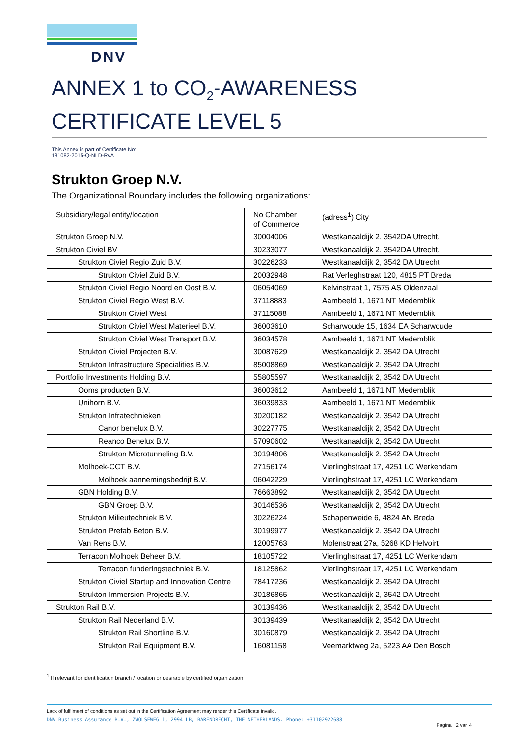DNV
ANNEX 1 to CO<sub>2</sub>-AWARENESS CERTIFICATE LEVEL 5
This Annex is part of Certificate No:
181082-2015-Q-NLD-RvA
Strukton Groep N.V.
The Organizational Boundary includes the following organizations:
| Subsidiary/legal entity/location | No Chamber of Commerce | (adress<sup>1</sup>) City |
| Strukton Groep N.V. | 30004006 | Westkanaaldijk 2, 3542DA Utrecht. |
| Strukton Civiel BV | 30233077 | Westkanaaldijk 2, 3542DA Utrecht. |
| Strukton Civiel Regio Zuid B.V. | 30226233 | Westkanaaldijk 2, 3542 DA Utrecht |
| Strukton Civiel Zuid B.V. | 20032948 | Rat Verleghstraat 120, 4815 PT Breda |
| Strukton Civiel Regio Noord en Oost B.V. | 06054069 | Kelvinstraat 1, 7575 AS Oldenzaal |
| Strukton Civiel Regio West B.V. | 37118883 | Aambeeld 1, 1671 NT Medemblik |
| Strukton Civiel West | 37115088 | Aambeeld 1, 1671 NT Medemblik |
| Strukton Civiel West Materieel B.V. | 36003610 | Scharwoude 15, 1634 EA Scharwoude |
| Strukton Civiel West Transport B.V. | 36034578 | Aambeeld 1, 1671 NT Medemblik |
| Strukton Civiel Projecten B.V. | 30087629 | Westkanaaldijk 2, 3542 DA Utrecht |
| Strukton Infrastructure Specialities B.V. | 85008869 | Westkanaaldijk 2, 3542 DA Utrecht |
| Portfolio Investments Holding B.V. | 55805597 | Westkanaaldijk 2, 3542 DA Utrecht |
| Ooms producten B.V. | 36003612 | Aambeeld 1, 1671 NT Medemblik |
| Unihorn B.V. | 36039833 | Aambeeld 1, 1671 NT Medemblik |
| Strukton Infratechnieken | 30200182 | Westkanaaldijk 2, 3542 DA Utrecht |
| Canor benelux B.V. | 30227775 | Westkanaaldijk 2, 3542 DA Utrecht |
| Reanco Benelux B.V. | 57090602 | Westkanaaldijk 2, 3542 DA Utrecht |
| Strukton Microtunneling B.V. | 30194806 | Westkanaaldijk 2, 3542 DA Utrecht |
| Molhoek-CCT B.V. | 27156174 | Vierlinghstraat 17, 4251 LC Werkendam |
| Molhoek aannemingsbedrijf B.V. | 06042229 | Vierlinghstraat 17, 4251 LC Werkendam |
| GBN Holding B.V. | 76663892 | Westkanaaldijk 2, 3542 DA Utrecht |
| GBN Groep B.V. | 30146536 | Westkanaaldijk 2, 3542 DA Utrecht |
| Strukton Milieutechniek B.V. | 30226224 | Schapenweide 6, 4824 AN Breda |
| Strukton Prefab Beton B.V. | 30199977 | Westkanaaldijk 2, 3542 DA Utrecht |
| Van Rens B.V. | 12005763 | Molenstraat 27a, 5268 KD Helvoirt |
| Terracon Molhoek Beheer B.V. | 18105722 | Vierlinghstraat 17, 4251 LC Werkendam |
| Terracon funderingstechniek B.V. | 18125862 | Vierlinghstraat 17, 4251 LC Werkendam |
| Strukton Civiel Startup and Innovation Centre | 78417236 | Westkanaaldijk 2, 3542 DA Utrecht |
| Strukton Immersion Projects B.V. | 30186865 | Westkanaaldijk 2, 3542 DA Utrecht |
| Strukton Rail B.V. | 30139436 | Westkanaaldijk 2, 3542 DA Utrecht |
| Strukton Rail Nederland B.V. | 30139439 | Westkanaaldijk 2, 3542 DA Utrecht |
| Strukton Rail Shortline B.V. | 30160879 | Westkanaaldijk 2, 3542 DA Utrecht |
| Strukton Rail Equipment B.V. | 16081158 | Veemarktweg 2a, 5223 AA Den Bosch |
<sup>1</sup> If relevant for identification branch / location or desirable by certified organization
Lack of fulfilment of conditions as set out in the Certification Agreement may render this Certificate invalid.
DNV Business Assurance B.V., ZWOLSEWEG 1, 2994 LB, BARENDRECHT, THE NETHERLANDS. Phone: +31102922688
Pagina 2 van 4